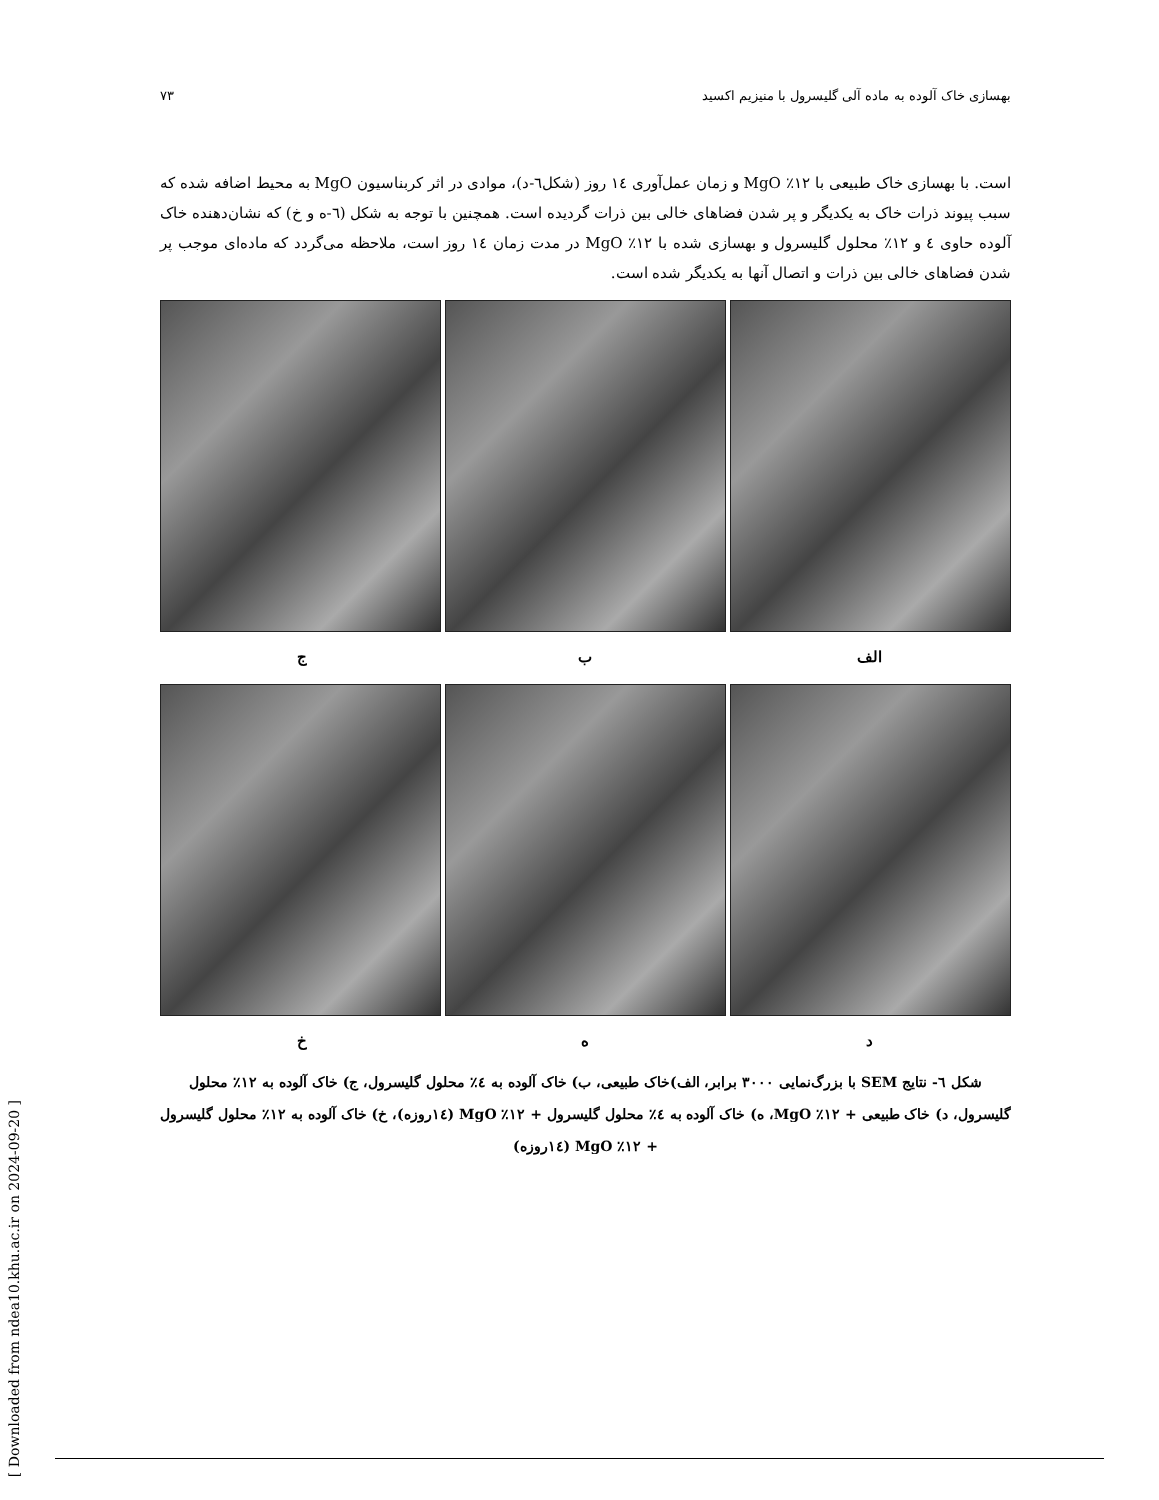بهسازی خاک آلوده به ماده آلی گلیسرول با منیزیم اکسید ۷۳
است. با بهسازی خاک طبیعی با ۱۲٪ MgO و زمان عمل‌آوری ۱٤ روز (شکل٦-د)، موادی در اثر کربناسیون MgO به محیط اضافه شده که سبب پیوند ذرات خاک به یکدیگر و پر شدن فضاهای خالی بین ذرات گردیده است. همچنین با توجه به شکل (٦-ه و خ) که نشان‌دهنده خاک آلوده حاوی ٤ و ۱۲٪ محلول گلیسرول و بهسازی شده با ۱۲٪ MgO در مدت زمان ۱٤ روز است، ملاحظه می‌گردد که ماده‌ای موجب پر شدن فضاهای خالی بین ذرات و اتصال آنها به یکدیگر شده است.
الف ب ج
د ه خ
شکل ٦- نتایج SEM با بزرگ‌نمایی ۳۰۰۰ برابر، الف)خاک طبیعی، ب) خاک آلوده به ٤٪ محلول گلیسرول، ج) خاک آلوده به ۱۲٪ محلول گلیسرول، د) خاک طبیعی + ۱۲٪ MgO، ه) خاک آلوده به ٤٪ محلول گلیسرول + ۱۲٪ MgO (۱٤روزه)، خ) خاک آلوده به ۱۲٪ محلول گلیسرول + ۱۲٪ MgO (۱٤روزه)
[ Downloaded from ndea10.khu.ac.ir on 2024-09-20 ]